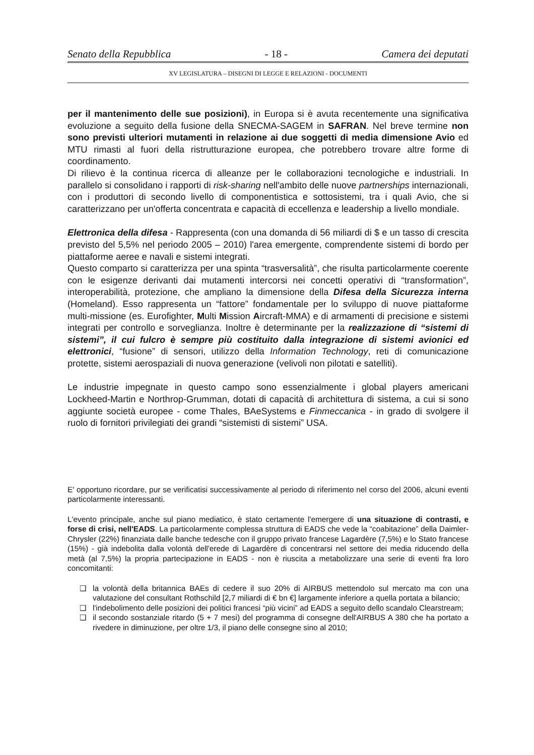Senato della Repubblica - 18 - Camera dei deputati
XV LEGISLATURA – DISEGNI DI LEGGE E RELAZIONI - DOCUMENTI
per il mantenimento delle sue posizioni), in Europa si è avuta recentemente una significativa evoluzione a seguito della fusione della SNECMA-SAGEM in SAFRAN. Nel breve termine non sono previsti ulteriori mutamenti in relazione ai due soggetti di media dimensione Avio ed MTU rimasti al fuori della ristrutturazione europea, che potrebbero trovare altre forme di coordinamento.
Di rilievo è la continua ricerca di alleanze per le collaborazioni tecnologiche e industriali. In parallelo si consolidano i rapporti di risk-sharing nell'ambito delle nuove partnerships internazionali, con i produttori di secondo livello di componentistica e sottosistemi, tra i quali Avio, che si caratterizzano per un'offerta concentrata e capacità di eccellenza e leadership a livello mondiale.
Elettronica della difesa - Rappresenta (con una domanda di 56 miliardi di $ e un tasso di crescita previsto del 5,5% nel periodo 2005 – 2010) l'area emergente, comprendente sistemi di bordo per piattaforme aeree e navali e sistemi integrati.
Questo comparto si caratterizza per una spinta “trasversalità”, che risulta particolarmente coerente con le esigenze derivanti dai mutamenti intercorsi nei concetti operativi di “transformation”, interoperabilità, protezione, che ampliano la dimensione della Difesa della Sicurezza interna (Homeland). Esso rappresenta un “fattore” fondamentale per lo sviluppo di nuove piattaforme multi-missione (es. Eurofighter, Multi Mission Aircraft-MMA) e di armamenti di precisione e sistemi integrati per controllo e sorveglianza. Inoltre è determinante per la realizzazione di “sistemi di sistemi”, il cui fulcro è sempre più costituito dalla integrazione di sistemi avionici ed elettronici, “fusione” di sensori, utilizzo della Information Technology, reti di comunicazione protette, sistemi aerospaziali di nuova generazione (velivoli non pilotati e satelliti).
Le industrie impegnate in questo campo sono essenzialmente i global players americani Lockheed-Martin e Northrop-Grumman, dotati di capacità di architettura di sistema, a cui si sono aggiunte società europee - come Thales, BAeSystems e Finmeccanica - in grado di svolgere il ruolo di fornitori privilegiati dei grandi “sistemisti di sistemi” USA.
E' opportuno ricordare, pur se verificatisi successivamente al periodo di riferimento nel corso del 2006, alcuni eventi particolarmente interessanti.
L'evento principale, anche sul piano mediatico, è stato certamente l'emergere di una situazione di contrasti, e forse di crisi, nell'EADS. La particolarmente complessa struttura di EADS che vede la “coabitazione” della Daimler-Chrysler (22%) finanziata dalle banche tedesche con il gruppo privato francese Lagardère (7,5%) e lo Stato francese (15%) - già indebolita dalla volontà dell'erede di Lagardère di concentrarsi nel settore dei media riducendo della metà (al 7,5%) la propria partecipazione in EADS - non è riuscita a metabolizzare una serie di eventi fra loro concomitanti:
❑ la volontà della britannica BAEs di cedere il suo 20% di AIRBUS mettendolo sul mercato ma con una valutazione del consultant Rothschild [2,7 miliardi di € bn €] largamente inferiore a quella portata a bilancio;
❑ l'indebolimento delle posizioni dei politici francesi “più vicini” ad EADS a seguito dello scandalo Clearstream;
❑ il secondo sostanziale ritardo (5 + 7 mesi) del programma di consegne dell'AIRBUS A 380 che ha portato a rivedere in diminuzione, per oltre 1/3, il piano delle consegne sino al 2010;